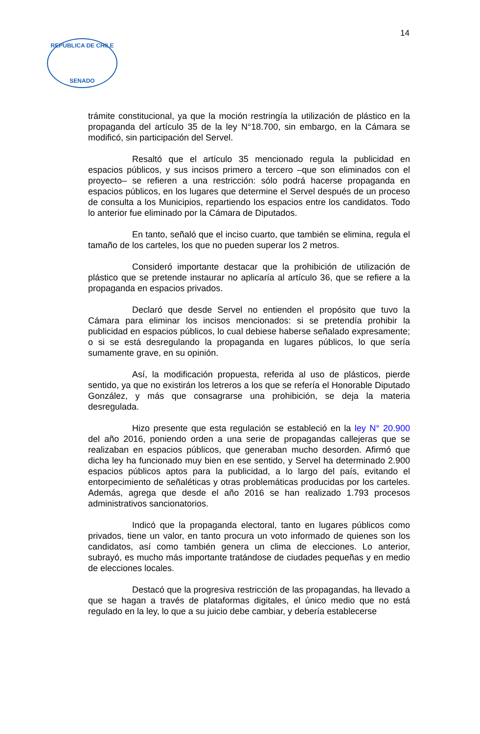14
REPUBLICA DE CHILE
SENADO
trámite constitucional, ya que la moción restringía la utilización de plástico en la propaganda del artículo 35 de la ley N°18.700, sin embargo, en la Cámara se modificó, sin participación del Servel.
Resaltó que el artículo 35 mencionado regula la publicidad en espacios públicos, y sus incisos primero a tercero –que son eliminados con el proyecto– se refieren a una restricción: sólo podrá hacerse propaganda en espacios públicos, en los lugares que determine el Servel después de un proceso de consulta a los Municipios, repartiendo los espacios entre los candidatos. Todo lo anterior fue eliminado por la Cámara de Diputados.
En tanto, señaló que el inciso cuarto, que también se elimina, regula el tamaño de los carteles, los que no pueden superar los 2 metros.
Consideró importante destacar que la prohibición de utilización de plástico que se pretende instaurar no aplicaría al artículo 36, que se refiere a la propaganda en espacios privados.
Declaró que desde Servel no entienden el propósito que tuvo la Cámara para eliminar los incisos mencionados: si se pretendía prohibir la publicidad en espacios públicos, lo cual debiese haberse señalado expresamente; o si se está desregulando la propaganda en lugares públicos, lo que sería sumamente grave, en su opinión.
Así, la modificación propuesta, referida al uso de plásticos, pierde sentido, ya que no existirán los letreros a los que se refería el Honorable Diputado González, y más que consagrarse una prohibición, se deja la materia desregulada.
Hizo presente que esta regulación se estableció en la ley N° 20.900 del año 2016, poniendo orden a una serie de propagandas callejeras que se realizaban en espacios públicos, que generaban mucho desorden. Afirmó que dicha ley ha funcionado muy bien en ese sentido, y Servel ha determinado 2.900 espacios públicos aptos para la publicidad, a lo largo del país, evitando el entorpecimiento de señaléticas y otras problemáticas producidas por los carteles. Además, agrega que desde el año 2016 se han realizado 1.793 procesos administrativos sancionatorios.
Indicó que la propaganda electoral, tanto en lugares públicos como privados, tiene un valor, en tanto procura un voto informado de quienes son los candidatos, así como también genera un clima de elecciones. Lo anterior, subrayó, es mucho más importante tratándose de ciudades pequeñas y en medio de elecciones locales.
Destacó que la progresiva restricción de las propagandas, ha llevado a que se hagan a través de plataformas digitales, el único medio que no está regulado en la ley, lo que a su juicio debe cambiar, y debería establecerse